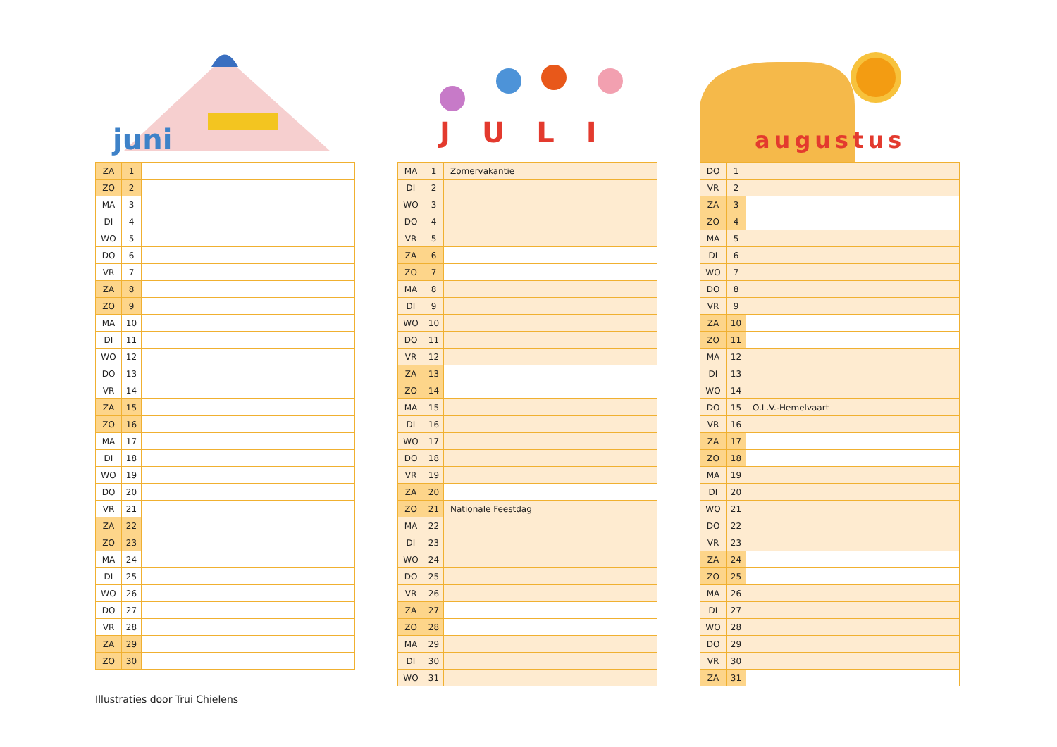juni
| ZA | 1 | |
| ZO | 2 | |
| MA | 3 | |
| DI | 4 | |
| WO | 5 | |
| DO | 6 | |
| VR | 7 | |
| ZA | 8 | |
| ZO | 9 | |
| MA | 10 | |
| DI | 11 | |
| WO | 12 | |
| DO | 13 | |
| VR | 14 | |
| ZA | 15 | |
| ZO | 16 | |
| MA | 17 | |
| DI | 18 | |
| WO | 19 | |
| DO | 20 | |
| VR | 21 | |
| ZA | 22 | |
| ZO | 23 | |
| MA | 24 | |
| DI | 25 | |
| WO | 26 | |
| DO | 27 | |
| VR | 28 | |
| ZA | 29 | |
| ZO | 30 | |
JULI
| MA | 1 | Zomervakantie |
| DI | 2 | |
| WO | 3 | |
| DO | 4 | |
| VR | 5 | |
| ZA | 6 | |
| ZO | 7 | |
| MA | 8 | |
| DI | 9 | |
| WO | 10 | |
| DO | 11 | |
| VR | 12 | |
| ZA | 13 | |
| ZO | 14 | |
| MA | 15 | |
| DI | 16 | |
| WO | 17 | |
| DO | 18 | |
| VR | 19 | |
| ZA | 20 | |
| ZO | 21 | Nationale Feestdag |
| MA | 22 | |
| DI | 23 | |
| WO | 24 | |
| DO | 25 | |
| VR | 26 | |
| ZA | 27 | |
| ZO | 28 | |
| MA | 29 | |
| DI | 30 | |
| WO | 31 | |
augustus
| DO | 1 | |
| VR | 2 | |
| ZA | 3 | |
| ZO | 4 | |
| MA | 5 | |
| DI | 6 | |
| WO | 7 | |
| DO | 8 | |
| VR | 9 | |
| ZA | 10 | |
| ZO | 11 | |
| MA | 12 | |
| DI | 13 | |
| WO | 14 | |
| DO | 15 | O.L.V.-Hemelvaart |
| VR | 16 | |
| ZA | 17 | |
| ZO | 18 | |
| MA | 19 | |
| DI | 20 | |
| WO | 21 | |
| DO | 22 | |
| VR | 23 | |
| ZA | 24 | |
| ZO | 25 | |
| MA | 26 | |
| DI | 27 | |
| WO | 28 | |
| DO | 29 | |
| VR | 30 | |
| ZA | 31 | |
Illustraties door Trui Chielens